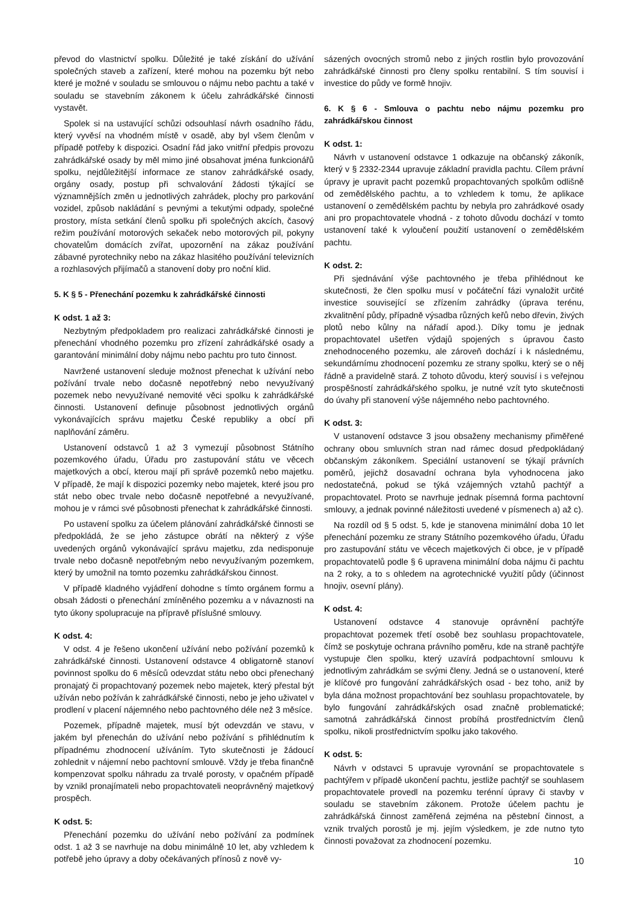převod do vlastnictví spolku. Důležité je také získání do užívání společných staveb a zařízení, které mohou na pozemku být nebo které je možné v souladu se smlouvou o nájmu nebo pachtu a také v souladu se stavebním zákonem k účelu zahrádkářské činnosti vystavět.
Spolek si na ustavující schůzi odsouhlasí návrh osadního řádu, který vyvěsí na vhodném místě v osadě, aby byl všem členům v případě potřeby k dispozici. Osadní řád jako vnitřní předpis provozu zahrádkářské osady by měl mimo jiné obsahovat jména funkcionářů spolku, nejdůležitější informace ze stanov zahrádkářské osady, orgány osady, postup při schvalování žádosti týkající se významnějších změn u jednotlivých zahrádek, plochy pro parkování vozidel, způsob nakládání s pevnými a tekutými odpady, společné prostory, místa setkání členů spolku při společných akcích, časový režim používání motorových sekaček nebo motorových pil, pokyny chovatelům domácích zvířat, upozornění na zákaz používání zábavné pyrotechniky nebo na zákaz hlasitého používání televizních a rozhlasových přijímačů a stanovení doby pro noční klid.
5. K § 5 - Přenechání pozemku k zahrádkářské činnosti
K odst. 1 až 3:
Nezbytným předpokladem pro realizaci zahrádkářské činnosti je přenechání vhodného pozemku pro zřízení zahrádkářské osady a garantování minimální doby nájmu nebo pachtu pro tuto činnost.
Navržené ustanovení sleduje možnost přenechat k užívání nebo požívání trvale nebo dočasně nepotřebný nebo nevyužívaný pozemek nebo nevyužívané nemovité věci spolku k zahrádkářské činnosti. Ustanovení definuje působnost jednotlivých orgánů vykonávajících správu majetku České republiky a obcí při naplňování záměru.
Ustanovení odstavců 1 až 3 vymezují působnost Státního pozemkového úřadu, Úřadu pro zastupování státu ve věcech majetkových a obcí, kterou mají při správě pozemků nebo majetku. V případě, že mají k dispozici pozemky nebo majetek, které jsou pro stát nebo obec trvale nebo dočasně nepotřebné a nevyužívané, mohou je v rámci své působnosti přenechat k zahrádkářské činnosti.
Po ustavení spolku za účelem plánování zahrádkářské činnosti se předpokládá, že se jeho zástupce obrátí na některý z výše uvedených orgánů vykonávající správu majetku, zda nedisponuje trvale nebo dočasně nepotřebným nebo nevyužívaným pozemkem, který by umožnil na tomto pozemku zahrádkářskou činnost.
V případě kladného vyjádření dohodne s tímto orgánem formu a obsah žádosti o přenechání zmíněného pozemku a v návaznosti na tyto úkony spolupracuje na přípravě příslušné smlouvy.
K odst. 4:
V odst. 4 je řešeno ukončení užívání nebo požívání pozemků k zahrádkářské činnosti. Ustanovení odstavce 4 obligatorně stanoví povinnost spolku do 6 měsíců odevzdat státu nebo obci přenechaný pronajatý či propachtovaný pozemek nebo majetek, který přestal být užíván nebo požíván k zahrádkářské činnosti, nebo je jeho uživatel v prodlení v placení nájemného nebo pachtovného déle než 3 měsíce.
Pozemek, případně majetek, musí být odevzdán ve stavu, v jakém byl přenechán do užívání nebo požívání s přihlédnutím k případnému zhodnocení užíváním. Tyto skutečnosti je žádoucí zohlednit v nájemní nebo pachtovní smlouvě. Vždy je třeba finančně kompenzovat spolku náhradu za trvalé porosty, v opačném případě by vznikl pronajímateli nebo propachtovateli neoprávněný majetkový prospěch.
K odst. 5:
Přenechání pozemku do užívání nebo požívání za podmínek odst. 1 až 3 se navrhuje na dobu minimálně 10 let, aby vzhledem k potřebě jeho úpravy a doby očekávaných přínosů z nově vy-
sázených ovocných stromů nebo z jiných rostlin bylo provozování zahrádkářské činnosti pro členy spolku rentabilní. S tím souvisí i investice do půdy ve formě hnojiv.
6. K § 6 - Smlouva o pachtu nebo nájmu pozemku pro zahrádkářskou činnost
K odst. 1:
Návrh v ustanovení odstavce 1 odkazuje na občanský zákoník, který v § 2332-2344 upravuje základní pravidla pachtu. Cílem právní úpravy je upravit pacht pozemků propachtovaných spolkům odlišně od zemědělského pachtu, a to vzhledem k tomu, že aplikace ustanovení o zemědělském pachtu by nebyla pro zahrádkové osady ani pro propachtovatele vhodná - z tohoto důvodu dochází v tomto ustanovení také k vyloučení použití ustanovení o zemědělském pachtu.
K odst. 2:
Při sjednávání výše pachtovného je třeba přihlédnout ke skutečnosti, že člen spolku musí v počáteční fázi vynaložit určité investice související se zřízením zahrádky (úprava terénu, zkvalitnění půdy, případně výsadba různých keřů nebo dřevin, živých plotů nebo kůlny na nářadí apod.). Díky tomu je jednak propachtovatel ušetřen výdajů spojených s úpravou často znehodnoceného pozemku, ale zároveň dochází i k následnému, sekundárnímu zhodnocení pozemku ze strany spolku, který se o něj řádně a pravidelně stará. Z tohoto důvodu, který souvisí i s veřejnou prospěšností zahrádkářského spolku, je nutné vzít tyto skutečnosti do úvahy při stanovení výše nájemného nebo pachtovného.
K odst. 3:
V ustanovení odstavce 3 jsou obsaženy mechanismy přiměřené ochrany obou smluvních stran nad rámec dosud předpokládaný občanským zákoníkem. Speciální ustanovení se týkají právních poměrů, jejichž dosavadní ochrana byla vyhodnocena jako nedostatečná, pokud se týká vzájemných vztahů pachtýř a propachtovatel. Proto se navrhuje jednak písemná forma pachtovní smlouvy, a jednak povinné náležitosti uvedené v písmenech a) až c).
Na rozdíl od § 5 odst. 5, kde je stanovena minimální doba 10 let přenechání pozemku ze strany Státního pozemkového úřadu, Úřadu pro zastupování státu ve věcech majetkových či obce, je v případě propachtovatelů podle § 6 upravena minimální doba nájmu či pachtu na 2 roky, a to s ohledem na agrotechnické využití půdy (účinnost hnojiv, osevní plány).
K odst. 4:
Ustanovení odstavce 4 stanovuje oprávnění pachtýře propachtovat pozemek třetí osobě bez souhlasu propachtovatele, čímž se poskytuje ochrana právního poměru, kde na straně pachtýře vystupuje člen spolku, který uzavírá podpachtovní smlouvu k jednotlivým zahrádkám se svými členy. Jedná se o ustanovení, které je klíčové pro fungování zahrádkářských osad - bez toho, aniž by byla dána možnost propachtování bez souhlasu propachtovatele, by bylo fungování zahrádkářských osad značně problematické; samotná zahrádkářská činnost probíhá prostřednictvím členů spolku, nikoli prostřednictvím spolku jako takového.
K odst. 5:
Návrh v odstavci 5 upravuje vyrovnání se propachtovatele s pachtýřem v případě ukončení pachtu, jestliže pachtýř se souhlasem propachtovatele provedl na pozemku terénní úpravy či stavby v souladu se stavebním zákonem. Protože účelem pachtu je zahrádkářská činnost zaměřená zejména na pěstební činnost, a vznik trvalých porostů je mj. jejím výsledkem, je zde nutno tyto činnosti považovat za zhodnocení pozemku.
10